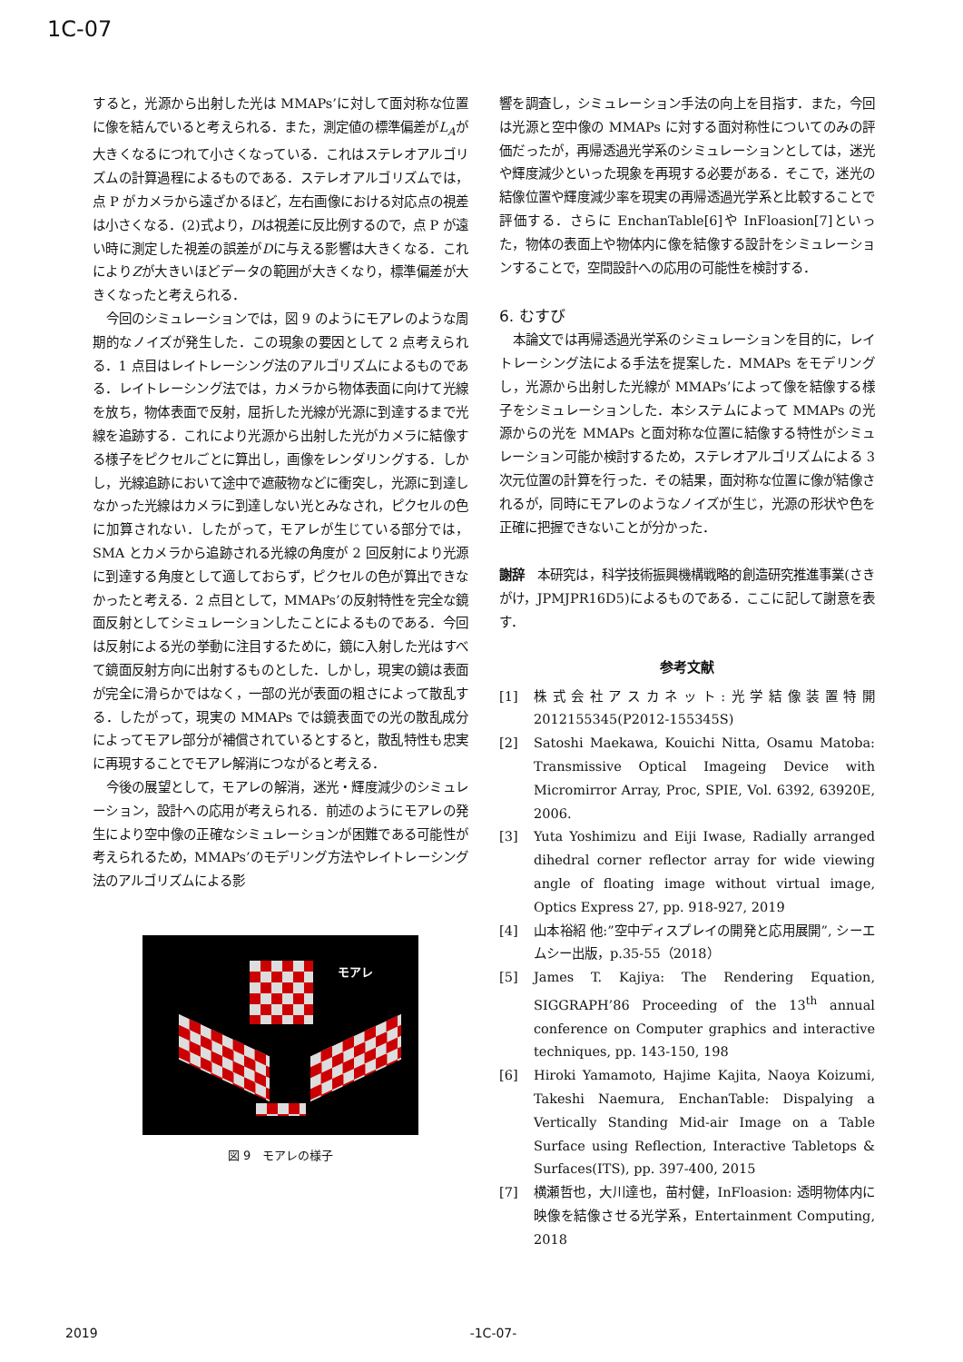1C-07
すると，光源から出射した光は MMAPs’に対して面対称な位置に像を結んでいると考えられる．また，測定値の標準偏差がL<sub>A</sub>が大きくなるにつれて小さくなっている．これはステレオアルゴリズムの計算過程によるものである．ステレオアルゴリズムでは，点 P がカメラから遠ざかるほど，左右画像における対応点の視差は小さくなる．(2)式より，Dは視差に反比例するので，点 P が遠い時に測定した視差の誤差がDに与える影響は大きくなる．これによりZが大きいほどデータの範囲が大きくなり，標準偏差が大きくなったと考えられる．
今回のシミュレーションでは，図 9 のようにモアレのような周期的なノイズが発生した．この現象の要因として 2 点考えられる．1 点目はレイトレーシング法のアルゴリズムによるものである．レイトレーシング法では，カメラから物体表面に向けて光線を放ち，物体表面で反射，屈折した光線が光源に到達するまで光線を追跡する．これにより光源から出射した光がカメラに結像する様子をピクセルごとに算出し，画像をレンダリングする．しかし，光線追跡において途中で遮蔽物などに衝突し，光源に到達しなかった光線はカメラに到達しない光とみなされ，ピクセルの色に加算されない．したがって，モアレが生じている部分では，SMA とカメラから追跡される光線の角度が 2 回反射により光源に到達する角度として適しておらず，ピクセルの色が算出できなかったと考える．2 点目として，MMAPs’の反射特性を完全な鏡面反射としてシミュレーションしたことによるものである．今回は反射による光の挙動に注目するために，鏡に入射した光はすべて鏡面反射方向に出射するものとした．しかし，現実の鏡は表面が完全に滑らかではなく，一部の光が表面の粗さによって散乱する．したがって，現実の MMAPs では鏡表面での光の散乱成分によってモアレ部分が補償されているとすると，散乱特性も忠実に再現することでモアレ解消につながると考える．
今後の展望として，モアレの解消，迷光・輝度減少のシミュレーション，設計への応用が考えられる．前述のようにモアレの発生により空中像の正確なシミュレーションが困難である可能性が考えられるため，MMAPs’のモデリング方法やレイトレーシング法のアルゴリズムによる影
モアレ
図 9　モアレの様子
響を調査し，シミュレーション手法の向上を目指す．また，今回は光源と空中像の MMAPs に対する面対称性についてのみの評価だったが，再帰透過光学系のシミュレーションとしては，迷光や輝度減少といった現象を再現する必要がある．そこで，迷光の結像位置や輝度減少率を現実の再帰透過光学系と比較することで評価する．さらに EnchanTable[6]や InFloasion[7]といった，物体の表面上や物体内に像を結像する設計をシミュレーションすることで，空間設計への応用の可能性を検討する．
6. むすび
本論文では再帰透過光学系のシミュレーションを目的に，レイトレーシング法による手法を提案した．MMAPs をモデリングし，光源から出射した光線が MMAPs’によって像を結像する様子をシミュレーションした．本システムによって MMAPs の光源からの光を MMAPs と面対称な位置に結像する特性がシミュレーション可能か検討するため，ステレオアルゴリズムによる 3 次元位置の計算を行った．その結果，面対称な位置に像が結像されるが，同時にモアレのようなノイズが生じ，光源の形状や色を正確に把握できないことが分かった．
謝辞　本研究は，科学技術振興機構戦略的創造研究推進事業(さきがけ，JPMJPR16D5)によるものである．ここに記して謝意を表す．
参考文献
[1] 株式会社アスカネット:光学結像装置特開 2012155345(P2012-155345S)
[2] Satoshi Maekawa, Kouichi Nitta, Osamu Matoba: Transmissive Optical Imageing Device with Micromirror Array, Proc, SPIE, Vol. 6392, 63920E, 2006.
[3] Yuta Yoshimizu and Eiji Iwase, Radially arranged dihedral corner reflector array for wide viewing angle of floating image without virtual image, Optics Express 27, pp. 918-927, 2019
[4] 山本裕紹 他:”空中ディスプレイの開発と応用展開”, シーエムシー出版，p.35-55（2018）
[5] James T. Kajiya: The Rendering Equation, SIGGRAPH’86 Proceeding of the 13<sup>th</sup> annual conference on Computer graphics and interactive techniques, pp. 143-150, 198
[6] Hiroki Yamamoto, Hajime Kajita, Naoya Koizumi, Takeshi Naemura, EnchanTable: Dispalying a Vertically Standing Mid-air Image on a Table Surface using Reflection, Interactive Tabletops & Surfaces(ITS), pp. 397-400, 2015
[7] 横瀬哲也，大川達也，苗村健，InFloasion: 透明物体内に映像を結像させる光学系，Entertainment Computing, 2018
2019 -1C-07-